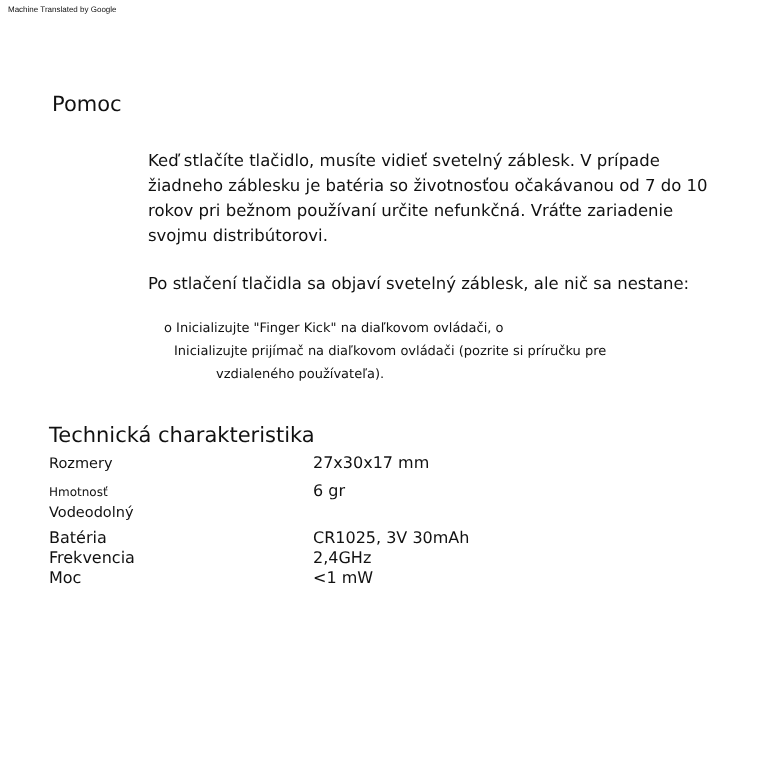Machine Translated by Google
Pomoc
Keď stlačíte tlačidlo, musíte vidieť svetelný záblesk. V prípade žiadneho záblesku je batéria so životnosťou očakávanou od 7 do 10 rokov pri bežnom používaní určite nefunkčná. Vráťte zariadenie svojmu distribútorovi.
Po stlačení tlačidla sa objaví svetelný záblesk, ale nič sa nestane:
o Inicializujte "Finger Kick" na diaľkovom ovládači, o
Inicializujte prijímač na diaľkovom ovládači (pozrite si príručku pre
vzdialeného používateľa).
Technická charakteristika
| Rozmery | 27x30x17 mm |
| Hmotnosť Vodeodolný | 6 gr |
| Batéria | CR1025, 3V 30mAh |
| Frekvencia | 2,4GHz |
| Moc | <1 mW |